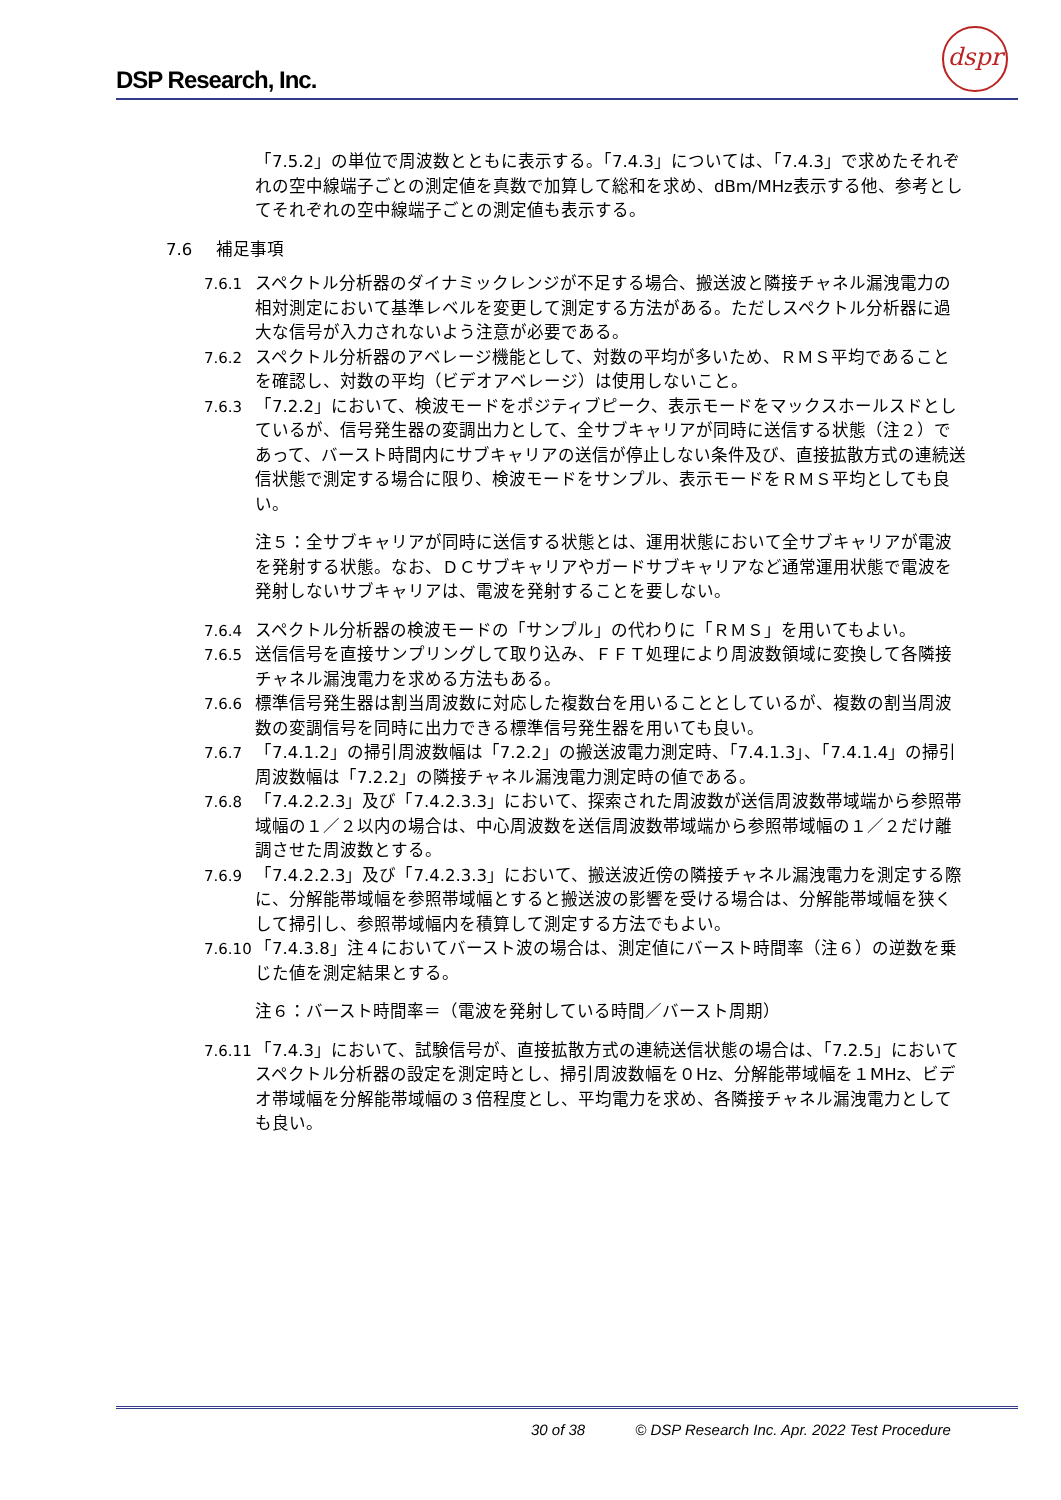DSP Research, Inc.
dspr
「7.5.2」の単位で周波数とともに表示する。「7.4.3」については、「7.4.3」で求めたそれぞれの空中線端子ごとの測定値を真数で加算して総和を求め、dBm/MHz表示する他、参考としてそれぞれの空中線端子ごとの測定値も表示する。
7.6 補足事項
7.6.1 スペクトル分析器のダイナミックレンジが不足する場合、搬送波と隣接チャネル漏洩電力の相対測定において基準レベルを変更して測定する方法がある。ただしスペクトル分析器に過大な信号が入力されないよう注意が必要である。
7.6.2 スペクトル分析器のアベレージ機能として、対数の平均が多いため、ＲＭＳ平均であることを確認し、対数の平均（ビデオアベレージ）は使用しないこと。
7.6.3 「7.2.2」において、検波モードをポジティブピーク、表示モードをマックスホールスドとしているが、信号発生器の変調出力として、全サブキャリアが同時に送信する状態（注２）であって、バースト時間内にサブキャリアの送信が停止しない条件及び、直接拡散方式の連続送信状態で測定する場合に限り、検波モードをサンプル、表示モードをＲＭＳ平均としても良い。
注５：全サブキャリアが同時に送信する状態とは、運用状態において全サブキャリアが電波を発射する状態。なお、ＤＣサブキャリアやガードサブキャリアなど通常運用状態で電波を発射しないサブキャリアは、電波を発射することを要しない。
7.6.4 スペクトル分析器の検波モードの「サンプル」の代わりに「ＲＭＳ」を用いてもよい。
7.6.5 送信信号を直接サンプリングして取り込み、ＦＦＴ処理により周波数領域に変換して各隣接チャネル漏洩電力を求める方法もある。
7.6.6 標準信号発生器は割当周波数に対応した複数台を用いることとしているが、複数の割当周波数の変調信号を同時に出力できる標準信号発生器を用いても良い。
7.6.7 「7.4.1.2」の掃引周波数幅は「7.2.2」の搬送波電力測定時、「7.4.1.3」、「7.4.1.4」の掃引周波数幅は「7.2.2」の隣接チャネル漏洩電力測定時の値である。
7.6.8 「7.4.2.2.3」及び「7.4.2.3.3」において、探索された周波数が送信周波数帯域端から参照帯域幅の１／２以内の場合は、中心周波数を送信周波数帯域端から参照帯域幅の１／２だけ離調させた周波数とする。
7.6.9 「7.4.2.2.3」及び「7.4.2.3.3」において、搬送波近傍の隣接チャネル漏洩電力を測定する際に、分解能帯域幅を参照帯域幅とすると搬送波の影響を受ける場合は、分解能帯域幅を狭くして掃引し、参照帯域幅内を積算して測定する方法でもよい。
7.6.10
「7.4.3.8」注４においてバースト波の場合は、測定値にバースト時間率（注６）の逆数を乗じた値を測定結果とする。
注６：バースト時間率＝（電波を発射している時間／バースト周期）
7.6.11
「7.4.3」において、試験信号が、直接拡散方式の連続送信状態の場合は、「7.2.5」においてスペクトル分析器の設定を測定時とし、掃引周波数幅を０Hz、分解能帯域幅を１MHz、ビデオ帯域幅を分解能帯域幅の３倍程度とし、平均電力を求め、各隣接チャネル漏洩電力としても良い。
30 of 38 © DSP Research Inc. Apr. 2022 Test Procedure